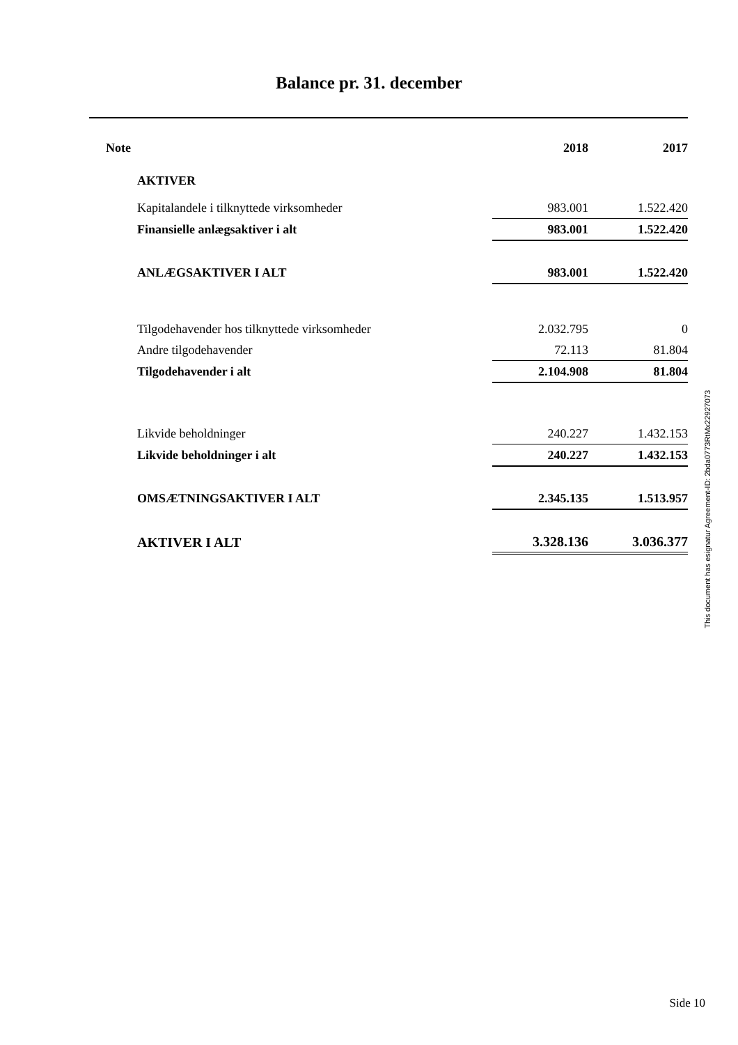Balance pr. 31. december
| Note | | 2018 | 2017 |
| | AKTIVER | | |
| | Kapitalandele i tilknyttede virksomheder | 983.001 | 1.522.420 |
| | Finansielle anlægsaktiver i alt | 983.001 | 1.522.420 |
| | ANLÆGSAKTIVER I ALT | 983.001 | 1.522.420 |
| | Tilgodehavender hos tilknyttede virksomheder | 2.032.795 | 0 |
| | Andre tilgodehavender | 72.113 | 81.804 |
| | Tilgodehavender i alt | 2.104.908 | 81.804 |
| | Likvide beholdninger | 240.227 | 1.432.153 |
| | Likvide beholdninger i alt | 240.227 | 1.432.153 |
| | OMSÆTNINGSAKTIVER I ALT | 2.345.135 | 1.513.957 |
| | AKTIVER I ALT | 3.328.136 | 3.036.377 |
This document has esignatur Agreement-ID: 2bda0773RtMx22927073
Side 10